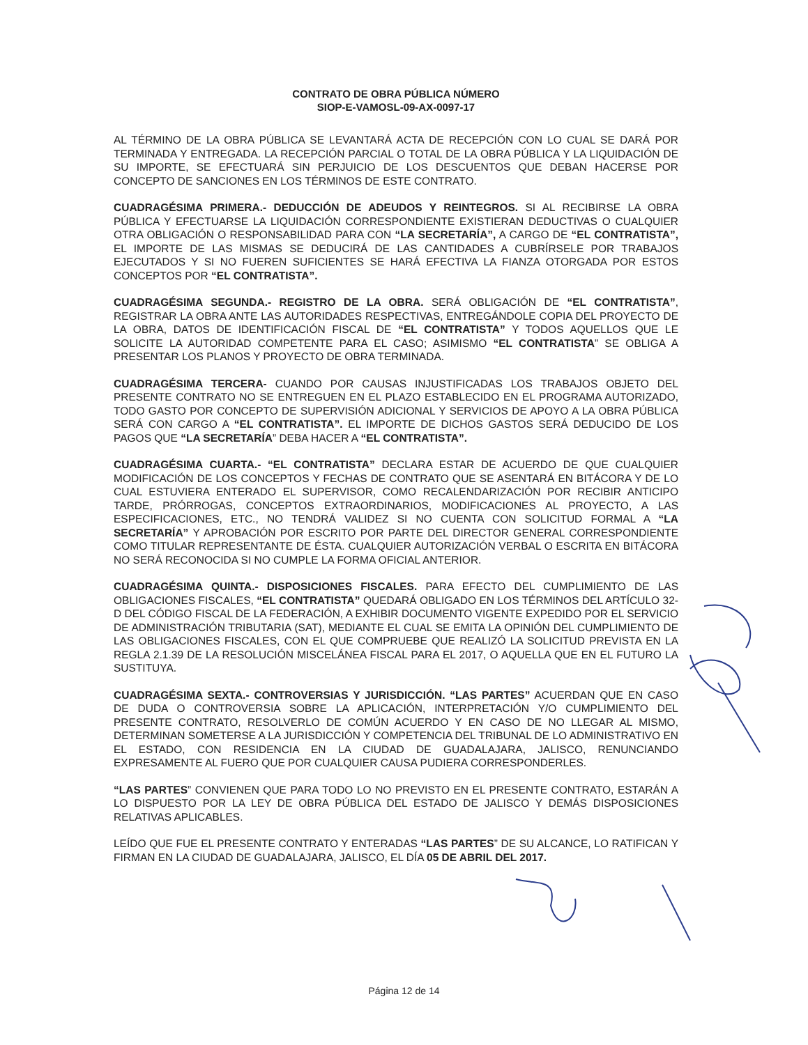CONTRATO DE OBRA PÚBLICA NÚMERO
SIOP-E-VAMOSL-09-AX-0097-17
AL TÉRMINO DE LA OBRA PÚBLICA SE LEVANTARÁ ACTA DE RECEPCIÓN CON LO CUAL SE DARÁ POR TERMINADA Y ENTREGADA. LA RECEPCIÓN PARCIAL O TOTAL DE LA OBRA PÚBLICA Y LA LIQUIDACIÓN DE SU IMPORTE, SE EFECTUARÁ SIN PERJUICIO DE LOS DESCUENTOS QUE DEBAN HACERSE POR CONCEPTO DE SANCIONES EN LOS TÉRMINOS DE ESTE CONTRATO.
CUADRAGÉSIMA PRIMERA.- DEDUCCIÓN DE ADEUDOS Y REINTEGROS. SI AL RECIBIRSE LA OBRA PÚBLICA Y EFECTUARSE LA LIQUIDACIÓN CORRESPONDIENTE EXISTIERAN DEDUCTIVAS O CUALQUIER OTRA OBLIGACIÓN O RESPONSABILIDAD PARA CON “LA SECRETARÍA”, A CARGO DE “EL CONTRATISTA”, EL IMPORTE DE LAS MISMAS SE DEDUCIRÁ DE LAS CANTIDADES A CUBRÍRSELE POR TRABAJOS EJECUTADOS Y SI NO FUEREN SUFICIENTES SE HARÁ EFECTIVA LA FIANZA OTORGADA POR ESTOS CONCEPTOS POR “EL CONTRATISTA”.
CUADRAGÉSIMA SEGUNDA.- REGISTRO DE LA OBRA. SERÁ OBLIGACIÓN DE “EL CONTRATISTA”, REGISTRAR LA OBRA ANTE LAS AUTORIDADES RESPECTIVAS, ENTREGÁNDOLE COPIA DEL PROYECTO DE LA OBRA, DATOS DE IDENTIFICACIÓN FISCAL DE “EL CONTRATISTA” Y TODOS AQUELLOS QUE LE SOLICITE LA AUTORIDAD COMPETENTE PARA EL CASO; ASIMISMO “EL CONTRATISTA” SE OBLIGA A PRESENTAR LOS PLANOS Y PROYECTO DE OBRA TERMINADA.
CUADRAGÉSIMA TERCERA- CUANDO POR CAUSAS INJUSTIFICADAS LOS TRABAJOS OBJETO DEL PRESENTE CONTRATO NO SE ENTREGUEN EN EL PLAZO ESTABLECIDO EN EL PROGRAMA AUTORIZADO, TODO GASTO POR CONCEPTO DE SUPERVISIÓN ADICIONAL Y SERVICIOS DE APOYO A LA OBRA PÚBLICA SERÁ CON CARGO A “EL CONTRATISTA”. EL IMPORTE DE DICHOS GASTOS SERÁ DEDUCIDO DE LOS PAGOS QUE “LA SECRETARÍA” DEBA HACER A “EL CONTRATISTA”.
CUADRAGÉSIMA CUARTA.- “EL CONTRATISTA” DECLARA ESTAR DE ACUERDO DE QUE CUALQUIER MODIFICACIÓN DE LOS CONCEPTOS Y FECHAS DE CONTRATO QUE SE ASENTARÁ EN BITÁCORA Y DE LO CUAL ESTUVIERA ENTERADO EL SUPERVISOR, COMO RECALENDARIZACIÓN POR RECIBIR ANTICIPO TARDE, PRÓRROGAS, CONCEPTOS EXTRAORDINARIOS, MODIFICACIONES AL PROYECTO, A LAS ESPECIFICACIONES, ETC., NO TENDRÁ VALIDEZ SI NO CUENTA CON SOLICITUD FORMAL A “LA SECRETARÍA” Y APROBACIÓN POR ESCRITO POR PARTE DEL DIRECTOR GENERAL CORRESPONDIENTE COMO TITULAR REPRESENTANTE DE ÉSTA. CUALQUIER AUTORIZACIÓN VERBAL O ESCRITA EN BITÁCORA NO SERÁ RECONOCIDA SI NO CUMPLE LA FORMA OFICIAL ANTERIOR.
CUADRAGÉSIMA QUINTA.- DISPOSICIONES FISCALES. PARA EFECTO DEL CUMPLIMIENTO DE LAS OBLIGACIONES FISCALES, “EL CONTRATISTA” QUEDARÁ OBLIGADO EN LOS TÉRMINOS DEL ARTÍCULO 32-D DEL CÓDIGO FISCAL DE LA FEDERACIÓN, A EXHIBIR DOCUMENTO VIGENTE EXPEDIDO POR EL SERVICIO DE ADMINISTRACIÓN TRIBUTARIA (SAT), MEDIANTE EL CUAL SE EMITA LA OPINIÓN DEL CUMPLIMIENTO DE LAS OBLIGACIONES FISCALES, CON EL QUE COMPRUEBE QUE REALIZÓ LA SOLICITUD PREVISTA EN LA REGLA 2.1.39 DE LA RESOLUCIÓN MISCELÁNEA FISCAL PARA EL 2017, O AQUELLA QUE EN EL FUTURO LA SUSTITUYA.
CUADRAGÉSIMA SEXTA.- CONTROVERSIAS Y JURISDICCIÓN. “LAS PARTES” ACUERDAN QUE EN CASO DE DUDA O CONTROVERSIA SOBRE LA APLICACIÓN, INTERPRETACIÓN Y/O CUMPLIMIENTO DEL PRESENTE CONTRATO, RESOLVERLO DE COMÚN ACUERDO Y EN CASO DE NO LLEGAR AL MISMO, DETERMINAN SOMETERSE A LA JURISDICCIÓN Y COMPETENCIA DEL TRIBUNAL DE LO ADMINISTRATIVO EN EL ESTADO, CON RESIDENCIA EN LA CIUDAD DE GUADALAJARA, JALISCO, RENUNCIANDO EXPRESAMENTE AL FUERO QUE POR CUALQUIER CAUSA PUDIERA CORRESPONDERLES.
“LAS PARTES” CONVIENEN QUE PARA TODO LO NO PREVISTO EN EL PRESENTE CONTRATO, ESTARÁN A LO DISPUESTO POR LA LEY DE OBRA PÚBLICA DEL ESTADO DE JALISCO Y DEMÁS DISPOSICIONES RELATIVAS APLICABLES.
LEÍDO QUE FUE EL PRESENTE CONTRATO Y ENTERADAS “LAS PARTES” DE SU ALCANCE, LO RATIFICAN Y FIRMAN EN LA CIUDAD DE GUADALAJARA, JALISCO, EL DÍA 05 DE ABRIL DEL 2017.
Página 12 de 14